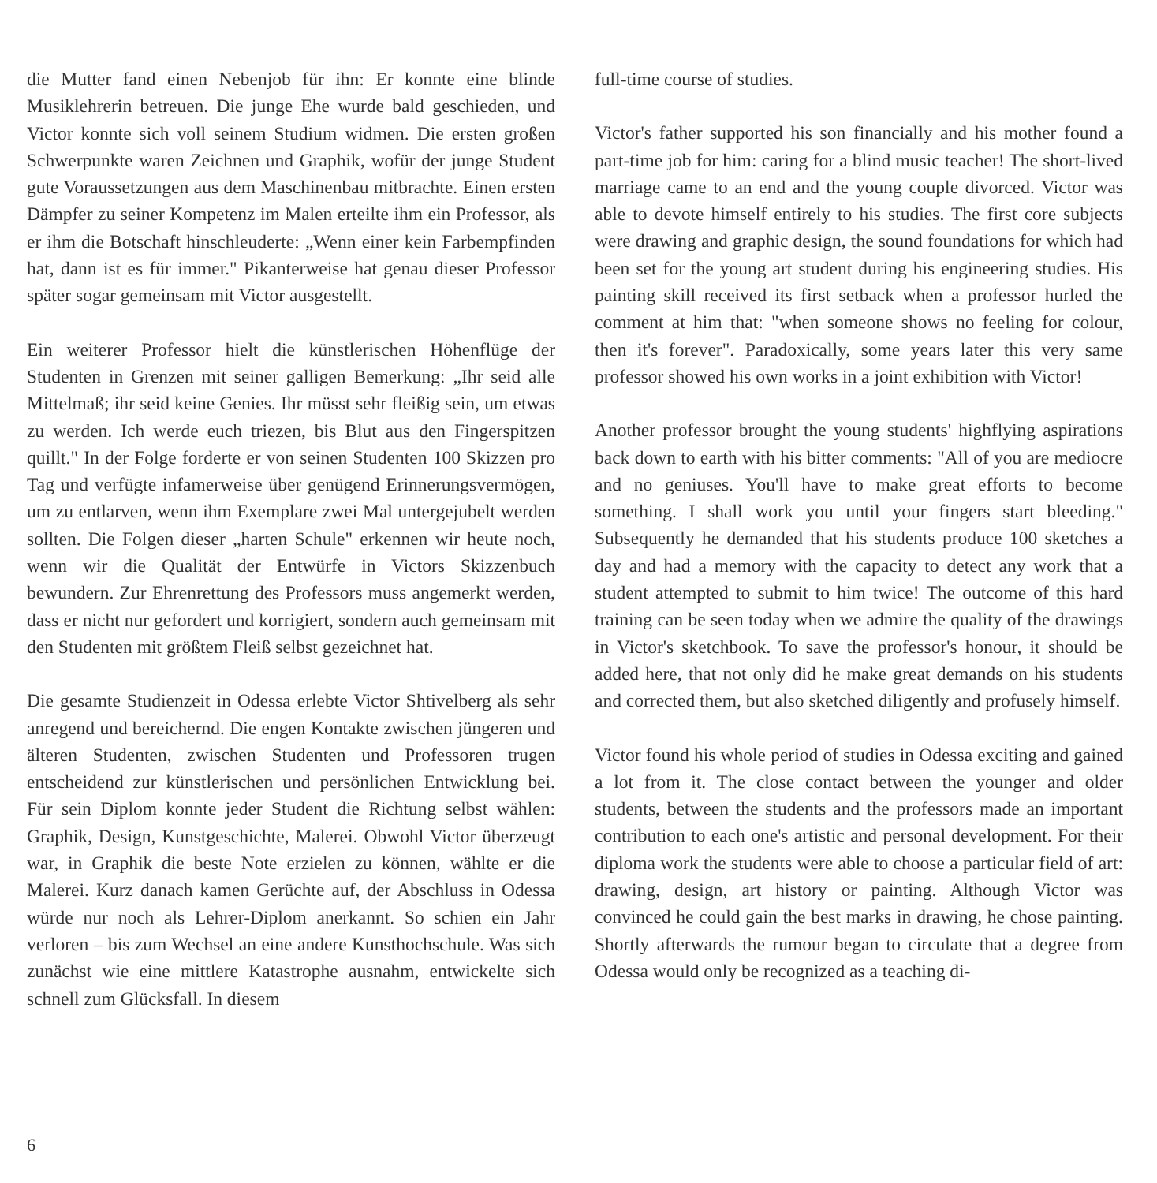die Mutter fand einen Nebenjob für ihn: Er konnte eine blinde Musiklehrerin betreuen. Die junge Ehe wurde bald geschieden, und Victor konnte sich voll seinem Studium widmen. Die ersten großen Schwerpunkte waren Zeichnen und Graphik, wofür der junge Student gute Voraussetzungen aus dem Maschinenbau mitbrachte. Einen ersten Dämpfer zu seiner Kompetenz im Malen erteilte ihm ein Professor, als er ihm die Botschaft hinschleuderte: „Wenn einer kein Farbempfinden hat, dann ist es für immer." Pikanterweise hat genau dieser Professor später sogar gemeinsam mit Victor ausgestellt.
Ein weiterer Professor hielt die künstlerischen Höhenflüge der Studenten in Grenzen mit seiner galligen Bemerkung: „Ihr seid alle Mittelmaß; ihr seid keine Genies. Ihr müsst sehr fleißig sein, um etwas zu werden. Ich werde euch triezen, bis Blut aus den Fingerspitzen quillt." In der Folge forderte er von seinen Studenten 100 Skizzen pro Tag und verfügte infamerweise über genügend Erinnerungsvermögen, um zu entlarven, wenn ihm Exemplare zwei Mal untergejubelt werden sollten. Die Folgen dieser „harten Schule" erkennen wir heute noch, wenn wir die Qualität der Entwürfe in Victors Skizzenbuch bewundern. Zur Ehrenrettung des Professors muss angemerkt werden, dass er nicht nur gefordert und korrigiert, sondern auch gemeinsam mit den Studenten mit größtem Fleiß selbst gezeichnet hat.
Die gesamte Studienzeit in Odessa erlebte Victor Shtivelberg als sehr anregend und bereichernd. Die engen Kontakte zwischen jüngeren und älteren Studenten, zwischen Studenten und Professoren trugen entscheidend zur künstlerischen und persönlichen Entwicklung bei. Für sein Diplom konnte jeder Student die Richtung selbst wählen: Graphik, Design, Kunstgeschichte, Malerei. Obwohl Victor überzeugt war, in Graphik die beste Note erzielen zu können, wählte er die Malerei. Kurz danach kamen Gerüchte auf, der Abschluss in Odessa würde nur noch als Lehrer-Diplom anerkannt. So schien ein Jahr verloren – bis zum Wechsel an eine andere Kunsthochschule. Was sich zunächst wie eine mittlere Katastrophe ausnahm, entwickelte sich schnell zum Glücksfall. In diesem
full-time course of studies.
Victor's father supported his son financially and his mother found a part-time job for him: caring for a blind music teacher! The short-lived marriage came to an end and the young couple divorced. Victor was able to devote himself entirely to his studies. The first core subjects were drawing and graphic design, the sound foundations for which had been set for the young art student during his engineering studies. His painting skill received its first setback when a professor hurled the comment at him that: "when someone shows no feeling for colour, then it's forever". Paradoxically, some years later this very same professor showed his own works in a joint exhibition with Victor!
Another professor brought the young students' highflying aspirations back down to earth with his bitter comments: "All of you are mediocre and no geniuses. You'll have to make great efforts to become something. I shall work you until your fingers start bleeding." Subsequently he demanded that his students produce 100 sketches a day and had a memory with the capacity to detect any work that a student attempted to submit to him twice! The outcome of this hard training can be seen today when we admire the quality of the drawings in Victor's sketchbook. To save the professor's honour, it should be added here, that not only did he make great demands on his students and corrected them, but also sketched diligently and profusely himself.
Victor found his whole period of studies in Odessa exciting and gained a lot from it. The close contact between the younger and older students, between the students and the professors made an important contribution to each one's artistic and personal development. For their diploma work the students were able to choose a particular field of art: drawing, design, art history or painting. Although Victor was convinced he could gain the best marks in drawing, he chose painting. Shortly afterwards the rumour began to circulate that a degree from Odessa would only be recognized as a teaching di-
6